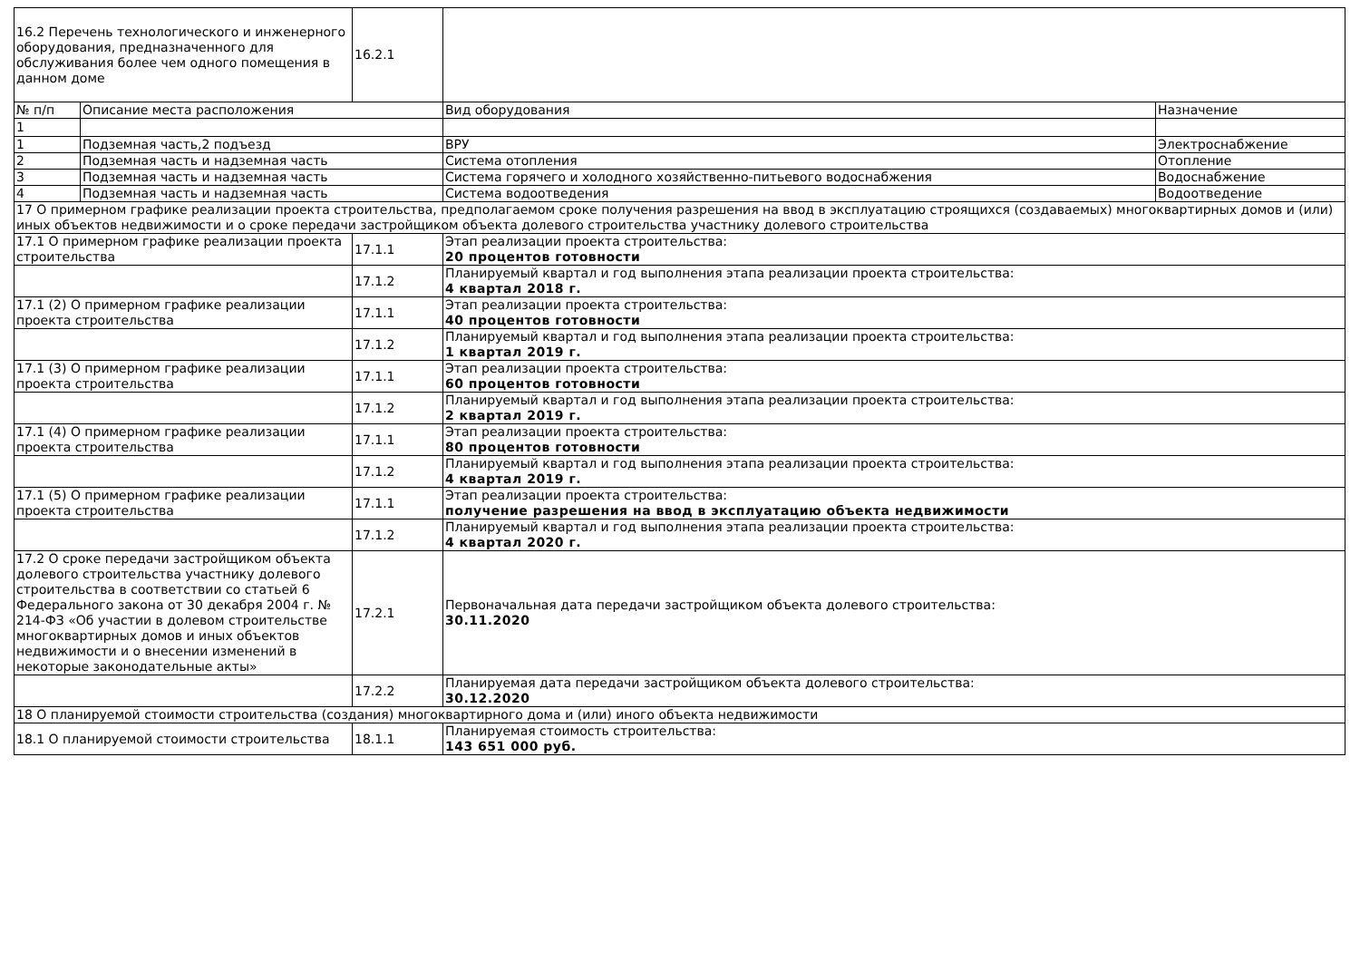| 16.2 Перечень технологического и инженерного оборудования, предназначенного для обслуживания более чем одного помещения в данном доме | | 16.2.1 | | |
| № п/п | Описание места расположения | | Вид оборудования | Назначение |
| 1 | | | | |
| 1 | Подземная часть,2 подъезд | | ВРУ | Электроснабжение |
| 2 | Подземная часть и надземная часть | | Система отопления | Отопление |
| 3 | Подземная часть и надземная часть | | Система горячего и холодного хозяйственно-питьевого водоснабжения | Водоснабжение |
| 4 | Подземная часть и надземная часть | | Система водоотведения | Водоотведение |
| 17 О примерном графике реализации проекта строительства, предполагаемом сроке получения разрешения на ввод в эксплуатацию строящихся (создаваемых) многоквартирных домов и (или) иных объектов недвижимости и о сроке передачи застройщиком объекта долевого строительства участнику долевого строительства | | | | |
| 17.1 О примерном графике реализации проекта строительства | | 17.1.1 | Этап реализации проекта строительства: 20 процентов готовности | |
| | | 17.1.2 | Планируемый квартал и год выполнения этапа реализации проекта строительства: 4 квартал 2018 г. | |
| 17.1 (2) О примерном графике реализации проекта строительства | | 17.1.1 | Этап реализации проекта строительства: 40 процентов готовности | |
| | | 17.1.2 | Планируемый квартал и год выполнения этапа реализации проекта строительства: 1 квартал 2019 г. | |
| 17.1 (3) О примерном графике реализации проекта строительства | | 17.1.1 | Этап реализации проекта строительства: 60 процентов готовности | |
| | | 17.1.2 | Планируемый квартал и год выполнения этапа реализации проекта строительства: 2 квартал 2019 г. | |
| 17.1 (4) О примерном графике реализации проекта строительства | | 17.1.1 | Этап реализации проекта строительства: 80 процентов готовности | |
| | | 17.1.2 | Планируемый квартал и год выполнения этапа реализации проекта строительства: 4 квартал 2019 г. | |
| 17.1 (5) О примерном графике реализации проекта строительства | | 17.1.1 | Этап реализации проекта строительства: получение разрешения на ввод в эксплуатацию объекта недвижимости | |
| | | 17.1.2 | Планируемый квартал и год выполнения этапа реализации проекта строительства: 4 квартал 2020 г. | |
| 17.2 О сроке передачи застройщиком объекта долевого строительства участнику долевого строительства в соответствии со статьей 6 Федерального закона от 30 декабря 2004 г. № 214-ФЗ «Об участии в долевом строительстве многоквартирных домов и иных объектов недвижимости и о внесении изменений в некоторые законодательные акты» | | 17.2.1 | Первоначальная дата передачи застройщиком объекта долевого строительства: 30.11.2020 | |
| | | 17.2.2 | Планируемая дата передачи застройщиком объекта долевого строительства: 30.12.2020 | |
| 18 О планируемой стоимости строительства (создания) многоквартирного дома и (или) иного объекта недвижимости | | | | |
| 18.1 О планируемой стоимости строительства | | 18.1.1 | Планируемая стоимость строительства: 143 651 000 руб. | |